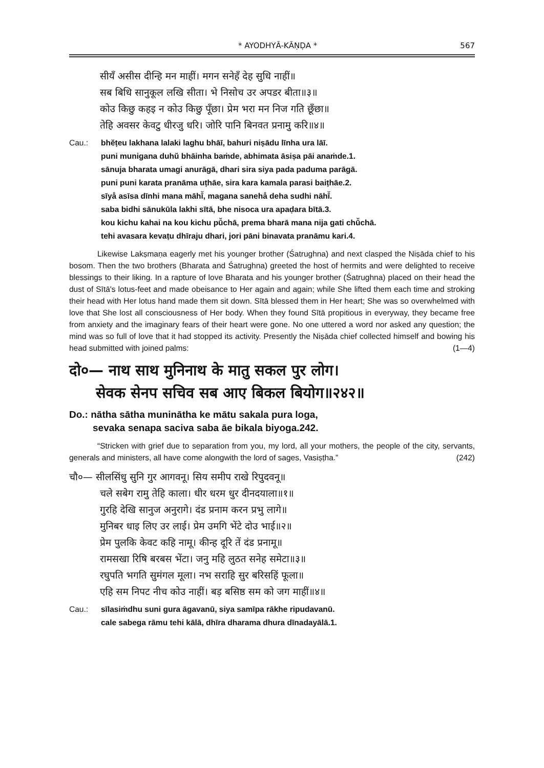* AYODHYĀ-KĀṆḌA * 567
सीयँ असीस दीन्हि मन माहीं। मगन सनेहँ देह सुधि नाहीं॥
सब बिधि सानुकूल लखि सीता। भे निसोच उर अपडर बीता॥३॥
कोउ किछु कहइ न कोउ किछु पूँछा। प्रेम भरा मन निज गति छूँछा॥
तेहि अवसर केवटु धीरजु धरि। जोरि पानि बिनवत प्रनामु करि॥४॥
Cau.: bhĕṭeu lakhana lalaki laghu bhāī, bahuri niṣādu līnha ura lāī.
puni munigana duhŭ bhāinha baṁde, abhimata āsiṣa pāi anaṁde.1.
sānuja bharata umagi anurāgā, dhari sira siya pada paduma parāgā.
puni puni karata pranāma uṭhāe, sira kara kamala parasi baiṭhāe.2.
sīyå asīsa dīnhi mana māhī̆, magana sanehå deha sudhi nāhī̆.
saba bidhi sānukūla lakhi sītā, bhe nisoca ura apaḍara bītā.3.
kou kichu kahai na kou kichu pū̆chā, prema bharā mana nija gati chū̆chā.
tehi avasara kevaṭu dhīraju dhari, jori pāni binavata pranāmu kari.4.
Likewise Lakṣmaṇa eagerly met his younger brother (Śatrughna) and next clasped the Niṣāda chief to his bosom. Then the two brothers (Bharata and Śatrughna) greeted the host of hermits and were delighted to receive blessings to their liking. In a rapture of love Bharata and his younger brother (Śatrughna) placed on their head the dust of Sītā's lotus-feet and made obeisance to Her again and again; while She lifted them each time and stroking their head with Her lotus hand made them sit down. Sītā blessed them in Her heart; She was so overwhelmed with love that She lost all consciousness of Her body. When they found Sītā propitious in everyway, they became free from anxiety and the imaginary fears of their heart were gone. No one uttered a word nor asked any question; the mind was so full of love that it had stopped its activity. Presently the Niṣāda chief collected himself and bowing his head submitted with joined palms: (1—4)
दो०— नाथ साथ मुनिनाथ के मातु सकल पुर लोग।
सेवक सेनप सचिव सब आए बिकल बियोग॥२४२॥
Do.: nātha sātha muninātha ke mātu sakala pura loga,
sevaka senapa saciva saba āe bikala biyoga.242.
“Stricken with grief due to separation from you, my lord, all your mothers, the people of the city, servants, generals and ministers, all have come alongwith the lord of sages, Vasiṣṭha.” (242)
चौ०— सीलसिंधु सुनि गुर आगवनू। सिय समीप राखे रिपुदवनू॥
चले सबेग रामु तेहि काला। धीर धरम धुर दीनदयाला॥१॥
गुरहि देखि सानुज अनुरागे। दंड प्रनाम करन प्रभु लागे॥
मुनिबर धाइ लिए उर लाई। प्रेम उमगि भेंटे दोउ भाई॥२॥
प्रेम पुलकि केवट कहि नामू। कीन्ह दूरि तें दंड प्रनामू॥
रामसखा रिषि बरबस भेंटा। जनु महि लुठत सनेह समेटा॥३॥
रघुपति भगति सुमंगल मूला। नभ सराहि सुर बरिसहिं फूला॥
एहि सम निपट नीच कोउ नाहीं। बड़ बसिष्ठ सम को जग माहीं॥४॥
Cau.: sīlasiṁdhu suni gura āgavanū, siya samīpa rākhe ripudavanū.
cale sabega rāmu tehi kālā, dhīra dharama dhura dīnadayālā.1.